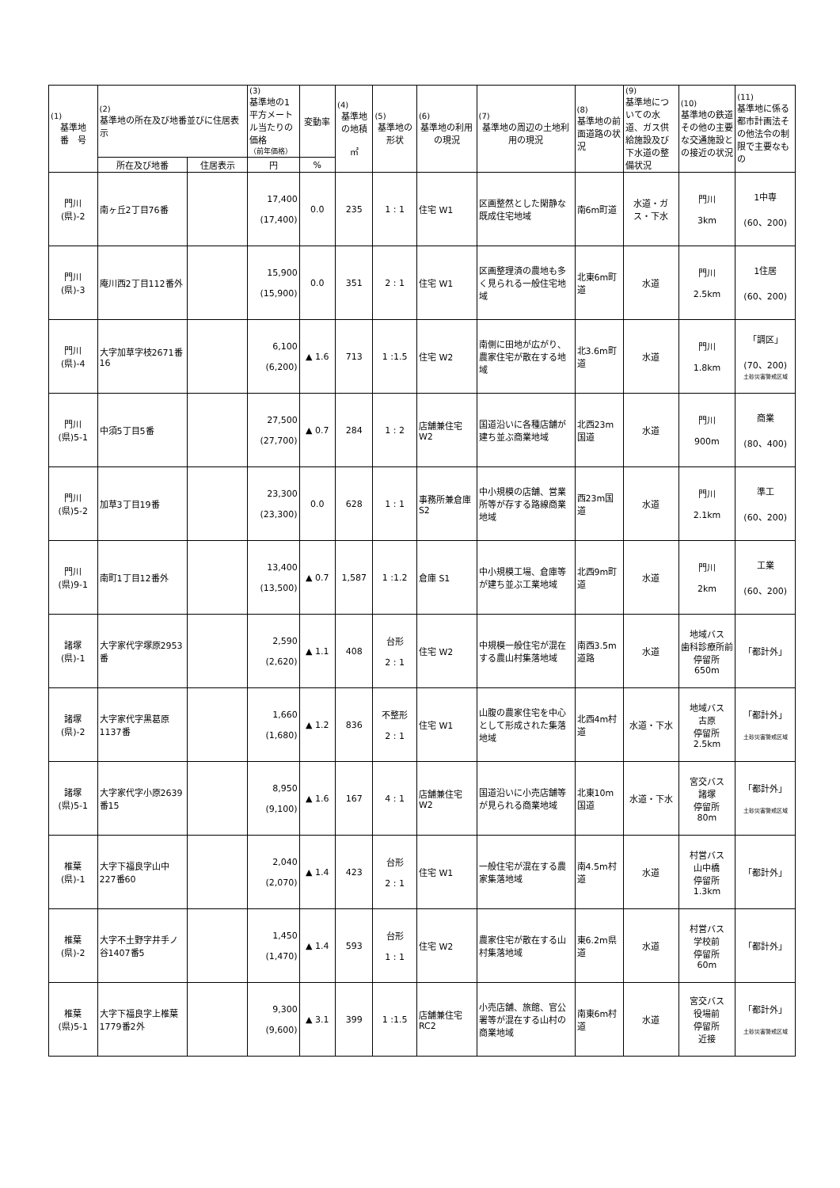| (1) 基準地 番 号 | (2) 基準地の所在及び地番並びに住居表示 | | (3) 基準地の1平方メートル当たりの価格 （前年価格） | 変動率 | (4) 基準地の地積 ㎡ | (5) 基準地の形状 | (6) 基準地の利用の現況 | (7) 基準地の周辺の土地利用の現況 | (8) 基準地の前面道路の状況 | (9) 基準地についての水道、ガス供給施設及び下水道の整備状況 | (10) 基準地の鉄道その他の主要な交通施設との接近の状況 | (11) 基準地に係る都市計画法その他法令の制限で主要なもの |
| --- | --- | --- | --- | --- | --- | --- | --- | --- | --- | --- | --- | --- |
| | 所在及び地番 | 住居表示 | 円 | % | | | | | | | | |
| 門川 (県)-2 | 南ヶ丘2丁目76番 | | 17,400 (17,400) | 0.0 | 235 | 1 : 1 | 住宅 W1 | 区画整然とした閑静な既成住宅地域 | 南6m町道 | 水道・ガス・下水 | 門川 3km | 1中専 (60、200) |
| 門川 (県)-3 | 庵川西2丁目112番外 | | 15,900 (15,900) | 0.0 | 351 | 2 : 1 | 住宅 W1 | 区画整理済の農地も多く見られる一般住宅地域 | 北東6m町道 | 水道 | 門川 2.5km | 1住居 (60、200) |
| 門川 (県)-4 | 大字加草字枝2671番16 | | 6,100 (6,200) | ▲ 1.6 | 713 | 1 :1.5 | 住宅 W2 | 南側に田地が広がり、農家住宅が散在する地域 | 北3.6m町道 | 水道 | 門川 1.8km | 「調区」 (70、200) 土砂災害警戒区域 |
| 門川 (県)5-1 | 中須5丁目5番 | | 27,500 (27,700) | ▲ 0.7 | 284 | 1 : 2 | 店舗兼住宅W2 | 国道沿いに各種店舗が建ち並ぶ商業地域 | 北西23m国道 | 水道 | 門川 900m | 商業 (80、400) |
| 門川 (県)5-2 | 加草3丁目19番 | | 23,300 (23,300) | 0.0 | 628 | 1 : 1 | 事務所兼倉庫 S2 | 中小規模の店舗、営業所等が存する路線商業地域 | 西23m国道 | 水道 | 門川 2.1km | 準工 (60、200) |
| 門川 (県)9-1 | 南町1丁目12番外 | | 13,400 (13,500) | ▲ 0.7 | 1,587 | 1 :1.2 | 倉庫 S1 | 中小規模工場、倉庫等が建ち並ぶ工業地域 | 北西9m町道 | 水道 | 門川 2km | 工業 (60、200) |
| 諸塚 (県)-1 | 大字家代字塚原2953番 | | 2,590 (2,620) | ▲ 1.1 | 408 | 台形 2 : 1 | 住宅 W2 | 中規模一般住宅が混在する農山村集落地域 | 南西3.5m道路 | 水道 | 地域バス 歯科診療所前 停留所 650m | 「都計外」 |
| 諸塚 (県)-2 | 大字家代字黒葛原1137番 | | 1,660 (1,680) | ▲ 1.2 | 836 | 不整形 2 : 1 | 住宅 W1 | 山腹の農家住宅を中心として形成された集落地域 | 北西4m村道 | 水道・下水 | 地域バス 古原 停留所 2.5km | 「都計外」 土砂災害警戒区域 |
| 諸塚 (県)5-1 | 大字家代字小原2639番15 | | 8,950 (9,100) | ▲ 1.6 | 167 | 4 : 1 | 店舗兼住宅W2 | 国道沿いに小売店舗等が見られる商業地域 | 北東10m国道 | 水道・下水 | 宮交バス 諸塚 停留所 80m | 「都計外」 土砂災害警戒区域 |
| 椎葉 (県)-1 | 大字下福良字山中227番60 | | 2,040 (2,070) | ▲ 1.4 | 423 | 台形 2 : 1 | 住宅 W1 | 一般住宅が混在する農家集落地域 | 南4.5m村道 | 水道 | 村営バス 山中橋 停留所 1.3km | 「都計外」 |
| 椎葉 (県)-2 | 大字不土野字井手ノ谷1407番5 | | 1,450 (1,470) | ▲ 1.4 | 593 | 台形 1 : 1 | 住宅 W2 | 農家住宅が散在する山村集落地域 | 東6.2m県道 | 水道 | 村営バス 学校前 停留所 60m | 「都計外」 |
| 椎葉 (県)5-1 | 大字下福良字上椎葉1779番2外 | | 9,300 (9,600) | ▲ 3.1 | 399 | 1 :1.5 | 店舗兼住宅RC2 | 小売店舗、旅館、官公署等が混在する山村の商業地域 | 南東6m村道 | 水道 | 宮交バス 役場前 停留所 近接 | 「都計外」 土砂災害警戒区域 |